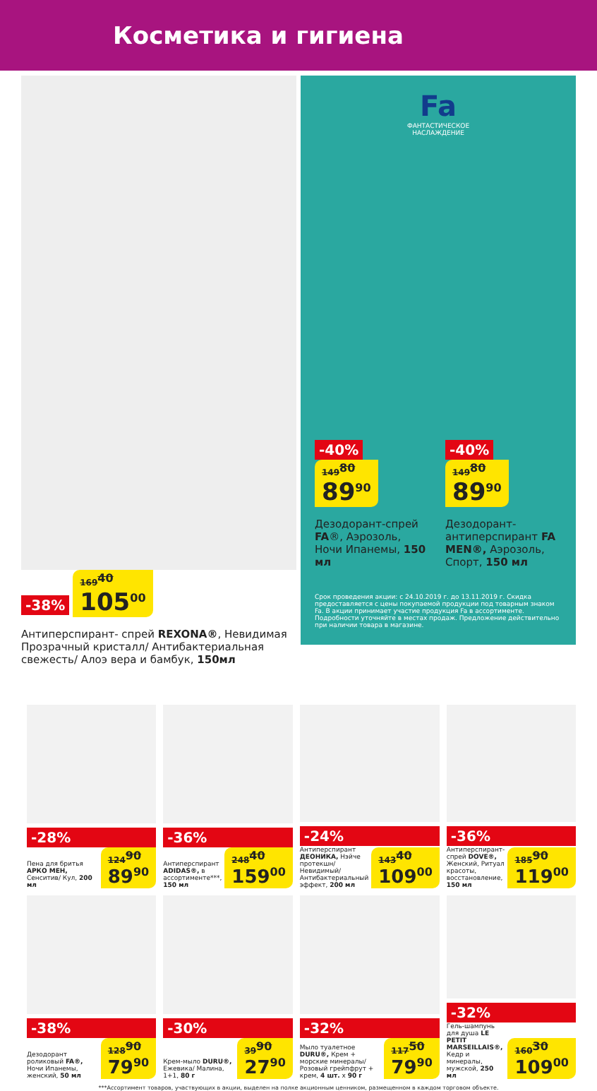Косметика и гигиена
-38% 169<sup>40</sup> 105<sup>00</sup>
Антиперспирант- спрей REXONA®, Невидимая Прозрачный кристалл/ Антибактериальная свежесть/ Алоэ вера и бамбук, 150мл
Fa
ФАНТАСТИЧЕСКОЕ
НАСЛАЖДЕНИЕ
-40%
149<sup>80</sup> 89<sup>90</sup>
Дезодорант-спрей FA®, Аэрозоль, Ночи Ипанемы, 150 мл
-40%
149<sup>80</sup> 89<sup>90</sup>
Дезодорант-антиперспирант FA MEN®, Аэрозоль, Спорт, 150 мл
Срок проведения акции: с 24.10.2019 г. до 13.11.2019 г. Скидка предоставляется с цены покупаемой продукции под товарным знаком Fa. В акции принимает участие продукция Fa в ассортименте. Подробности уточняйте в местах продаж. Предложение действительно при наличии товара в магазине.
-28%
Пена для бритья АРКО МЕН, Сенситив/ Кул, 200 мл
124<sup>90</sup> 89<sup>90</sup>
-36%
Антиперспирант ADIDAS®, в ассортименте***, 150 мл
248<sup>40</sup> 159<sup>00</sup>
-24%
Антиперспирант ДЕОНИКА, Нэйче протекшн/ Невидимый/ Антибактериальный эффект, 200 мл
143<sup>40</sup> 109<sup>00</sup>
-36%
Антиперспирант-спрей DOVE®, Женский, Ритуал красоты, восстановление, 150 мл
185<sup>90</sup> 119<sup>00</sup>
-38%
Дезодорант роликовый FA®, Ночи Ипанемы, женский, 50 мл
128<sup>90</sup> 79<sup>90</sup>
-30%
Крем-мыло DURU®, Ежевика/ Малина, 1+1, 80 г
39<sup>90</sup> 27<sup>90</sup>
-32%
Мыло туалетное DURU®, Крем + морские минералы/ Розовый грейпфрут + крем, 4 шт. x 90 г
117<sup>50</sup> 79<sup>90</sup>
-32%
Гель-шампунь для душа LE PETIT MARSEILLAIS®, Кедр и минералы, мужской, 250 мл
160<sup>30</sup> 109<sup>00</sup>
***Ассортимент товаров, участвующих в акции, выделен на полке акционным ценником, размещенном в каждом торговом объекте.